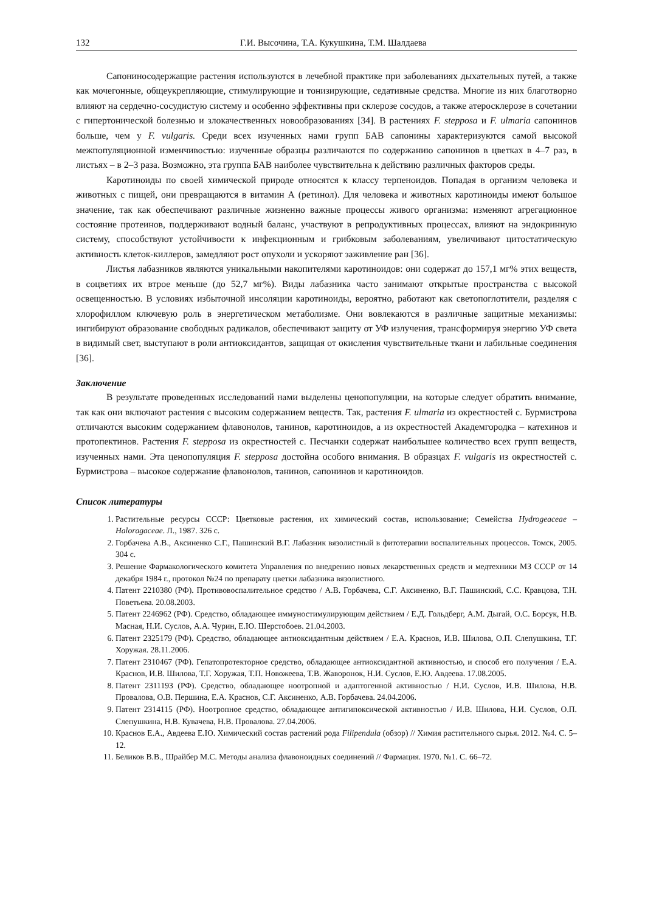132 Г.И. Высочина, Т.А. Кукушкина, Т.М. Шалдаева
Сапониносодержащие растения используются в лечебной практике при заболеваниях дыхательных путей, а также как мочегонные, общеукрепляющие, стимулирующие и тонизирующие, седативные средства. Многие из них благотворно влияют на сердечно-сосудистую систему и особенно эффективны при склерозе сосудов, а также атеросклерозе в сочетании с гипертонической болезнью и злокачественных новообразованиях [34]. В растениях F. stepposa и F. ulmaria сапонинов больше, чем у F. vulgaris. Среди всех изученных нами групп БАВ сапонины характеризуются самой высокой межпопуляционной изменчивостью: изученные образцы различаются по содержанию сапонинов в цветках в 4–7 раз, в листьях – в 2–3 раза. Возможно, эта группа БАВ наиболее чувствительна к действию различных факторов среды.
Каротиноиды по своей химической природе относятся к классу терпеноидов. Попадая в организм человека и животных с пищей, они превращаются в витамин А (ретинол). Для человека и животных каротиноиды имеют большое значение, так как обеспечивают различные жизненно важные процессы живого организма: изменяют агрегационное состояние протеинов, поддерживают водный баланс, участвуют в репродуктивных процессах, влияют на эндокринную систему, способствуют устойчивости к инфекционным и грибковым заболеваниям, увеличивают цитостатическую активность клеток-киллеров, замедляют рост опухоли и ускоряют заживление ран [36].
Листья лабазников являются уникальными накопителями каротиноидов: они содержат до 157,1 мг% этих веществ, в соцветиях их втрое меньше (до 52,7 мг%). Виды лабазника часто занимают открытые пространства с высокой освещенностью. В условиях избыточной инсоляции каротиноиды, вероятно, работают как светопоглотители, разделяя с хлорофиллом ключевую роль в энергетическом метаболизме. Они вовлекаются в различные защитные механизмы: ингибируют образование свободных радикалов, обеспечивают защиту от УФ излучения, трансформируя энергию УФ света в видимый свет, выступают в роли антиоксидантов, защищая от окисления чувствительные ткани и лабильные соединения [36].
Заключение
В результате проведенных исследований нами выделены ценопопуляции, на которые следует обратить внимание, так как они включают растения с высоким содержанием веществ. Так, растения F. ulmaria из окрестностей с. Бурмистрова отличаются высоким содержанием флавонолов, танинов, каротиноидов, а из окрестностей Академгородка – катехинов и протопектинов. Растения F. stepposa из окрестностей с. Песчанки содержат наибольшее количество всех групп веществ, изученных нами. Эта ценопопуляция F. stepposa достойна особого внимания. В образцах F. vulgaris из окрестностей с. Бурмистрова – высокое содержание флавонолов, танинов, сапонинов и каротиноидов.
Список литературы
1. Растительные ресурсы СССР: Цветковые растения, их химический состав, использование; Семейства Hydrogeaceae – Haloragaceae. Л., 1987. 326 с.
2. Горбачева А.В., Аксиненко С.Г., Пашинский В.Г. Лабазник вязолистный в фитотерапии воспалительных процессов. Томск, 2005. 304 с.
3. Решение Фармакологического комитета Управления по внедрению новых лекарственных средств и медтехники МЗ СССР от 14 декабря 1984 г., протокол №24 по препарату цветки лабазника вязолистного.
4. Патент 2210380 (РФ). Противовоспалительное средство / А.В. Горбачева, С.Г. Аксиненко, В.Г. Пашинский, С.С. Кравцова, Т.Н. Поветьева. 20.08.2003.
5. Патент 2246962 (РФ). Средство, обладающее иммуностимулирующим действием / Е.Д. Гольдберг, А.М. Дыгай, О.С. Борсук, Н.В. Масная, Н.И. Суслов, А.А. Чурин, Е.Ю. Шерстобоев. 21.04.2003.
6. Патент 2325179 (РФ). Средство, обладающее антиоксидантным действием / Е.А. Краснов, И.В. Шилова, О.П. Слепушкина, Т.Г. Хоружая. 28.11.2006.
7. Патент 2310467 (РФ). Гепатопротекторное средство, обладающее антиоксидантной активностью, и способ его получения / Е.А. Краснов, И.В. Шилова, Т.Г. Хоружая, Т.П. Новожеева, Т.В. Жаворонок, Н.И. Суслов, Е.Ю. Авдеева. 17.08.2005.
8. Патент 2311193 (РФ). Средство, обладающее ноотропной и адаптогенной активностью / Н.И. Суслов, И.В. Шилова, Н.В. Провалова, О.В. Першина, Е.А. Краснов, С.Г. Аксиненко, А.В. Горбачева. 24.04.2006.
9. Патент 2314115 (РФ). Ноотропное средство, обладающее антигипоксической активностью / И.В. Шилова, Н.И. Суслов, О.П. Слепушкина, Н.В. Кувачева, Н.В. Провалова. 27.04.2006.
10. Краснов Е.А., Авдеева Е.Ю. Химический состав растений рода Filipendula (обзор) // Химия растительного сырья. 2012. №4. С. 5–12.
11. Беликов В.В., Шрайбер М.С. Методы анализа флавоноидных соединений // Фармация. 1970. №1. С. 66–72.